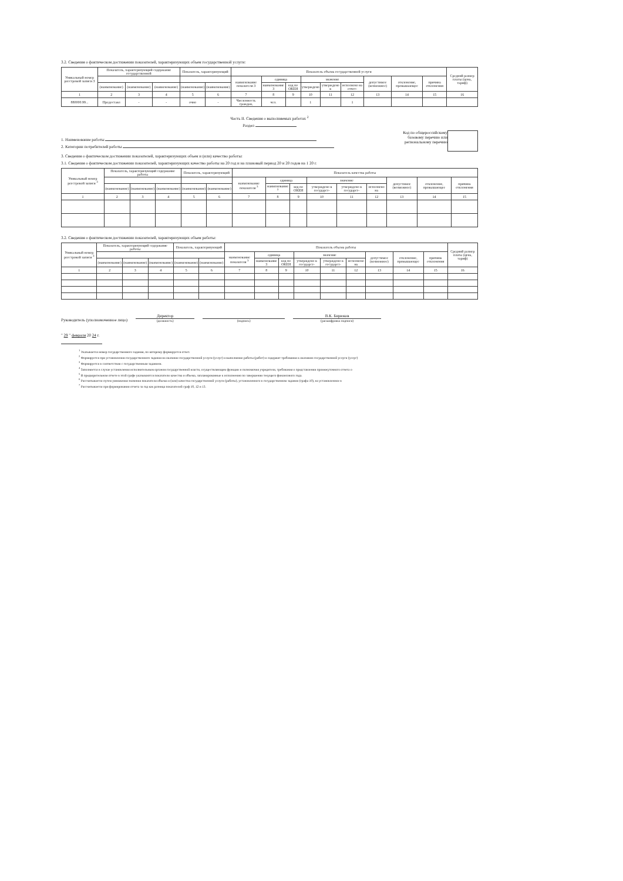3.2. Сведения о фактическом достижении показателей, характеризующих объем государственной услуги:
| Уникальный номер реестровой записи 3 | Показатель, характеризующий содержание государственной | | | Показатель, характеризующий | | Показатель объема государственной услуги | | | | | | | | | Средний размер платы (цена, тариф) |
| --- | --- | --- | --- | --- | --- | --- | --- | --- | --- | --- | --- | --- | --- | --- | --- |
| | | | | | | наименование показателя 3 | единица | | значение | | | допустимое (возможное) | отклонение, превышающее | причина отклонения | |
| | (наименование) | (наименование) | (наименование) | (наименование) | (наименование) | | наименование 3 | код по ОКЕИ | утверждено | утверждено в | исполнено на отчет- | | | | |
| 1 | 2 | 3 | 4 | 5 | 6 | 7 | 8 | 9 | 10 | 11 | 12 | 13 | 14 | 15 | 16 |
| 880000.99... | Предоставл | - | - | очно | - | Численность граждан, | чел. | | 1 | | 1 | | | | |
Часть II. Сведения о выполняемых работах <sup>2</sup>
Раздел
1. Наименование работы
2. Категории потребителей работы
Код по общероссийскому
базовому перечню или
региональному перечню
3. Сведения о фактическом достижении показателей, характеризующих объем и (или) качество работы:
3.1. Сведения о фактическом достижении показателей, характеризующих качество работы на 20 год и на плановый период 20 и 20 годов на 1 20 г.
| Уникальный номер реестровой записи <sup>3</sup> | Показатель, характеризующий содержание работы | | | Показатель, характеризующий | | Показатель качества работы | | | | | | | | |
| --- | --- | --- | --- | --- | --- | --- | --- | --- | --- | --- | --- | --- | --- | --- |
| | | | | | | наименование показателя <sup>3</sup> | единица | | значение | | | допустимое (возможное) | отклонение, превышающее | причина отклонения |
| | (наименование) | (наименование) | (наименование) | (наименование) | (наименование) | | наименование <sup>3</sup> | код по ОКЕИ | утверждено в государст- | утверждено в государст- | исполнено на | | | |
| 1 | 2 | 3 | 4 | 5 | 6 | 7 | 8 | 9 | 10 | 11 | 12 | 13 | 14 | 15 |
3.2. Сведения о фактическом достижении показателей, характеризующих объем работы:
| Уникальный номер реестровой записи <sup>3</sup> | Показатель, характеризующий содержание работы | | | Показатель, характеризующий | | Показатель объема работы | | | | | | | | | Средний размер платы (цена, тариф) |
| --- | --- | --- | --- | --- | --- | --- | --- | --- | --- | --- | --- | --- | --- | --- | --- |
| | | | | | | наименование показателя <sup>3</sup> | единица | | значение | | | допустимое (возможное) | отклонение, превышающее | причина отклонения | |
| | (наименование) | (наименование) | (наименование) | (наименование) | (наименование) | | наименование 3 | код по ОКЕИ | утверждено в государст- | утверждено в государст- | исполнено на | | | | |
| 1 | 2 | 3 | 4 | 5 | 6 | 7 | 8 | 9 | 10 | 11 | 12 | 13 | 14 | 15 | 16 |
Руководитель (уполномоченное лицо)
Директор
(должность)
(подпись)
В.К. Бирюков
(расшифровка подписи)
" 29 " февраля 20 24 г.
<sup>1</sup> Указывается номер государственного задания, по которому формируется отчет.
<sup>2</sup> Формируется при установлении государственного задания на оказание государственной услуги (услуг) и выполнение работы (работ) и содержит требования к оказанию государственной услуги (услуг)
<sup>3</sup> Формируется в соответствии с государственным заданием.
<sup>4</sup> Заполняется в случае установления исполнительным органом государственной власти, осуществляющим функции и полномочия учредителя, требования о представлении промежуточного отчета о
<sup>5</sup> В предварительном отчете в этой графе указываются показатели качества и объема, запланированные к исполнению по завершении текущего финансового года.
<sup>6</sup> Рассчитывается путем умножения значения показателя объема и (или) качества государственной услуги (работы), установленного в государственном задании (графа 10), на установленное в
<sup>7</sup> Рассчитывается при формировании отчета за год как разница показателей граф 10, 12 и 13.